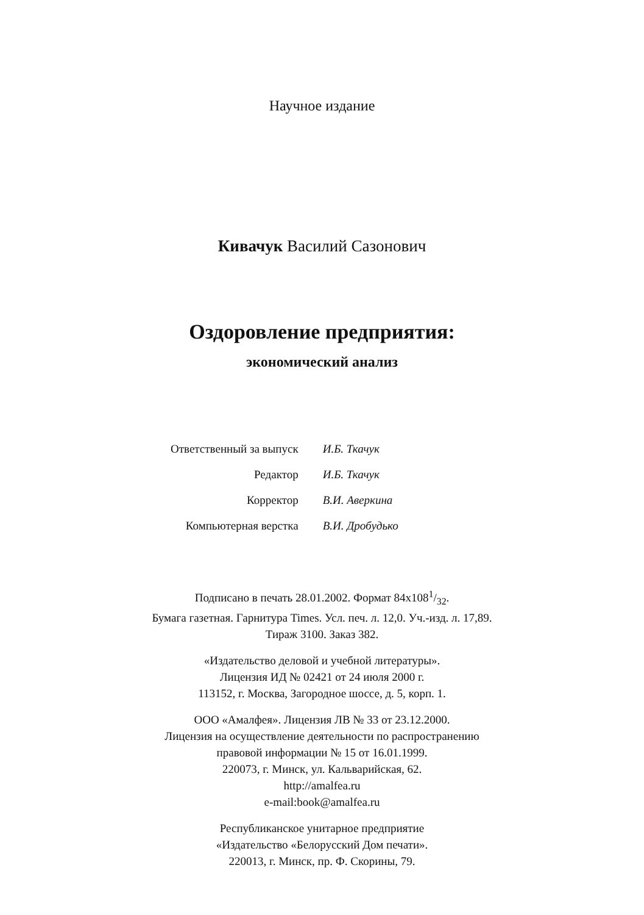Научное издание
Кивачук Василий Сазонович
Оздоровление предприятия:
экономический анализ
| Ответственный за выпуск | И.Б. Ткачук |
| Редактор | И.Б. Ткачук |
| Корректор | В.И. Аверкина |
| Компьютерная верстка | В.И. Дробудько |
Подписано в печать 28.01.2002. Формат 84x1081/32.
Бумага газетная. Гарнитура Times. Усл. печ. л. 12,0. Уч.-изд. л. 17,89.
Тираж 3100. Заказ 382.
«Издательство деловой и учебной литературы».
Лицензия ИД № 02421 от 24 июля 2000 г.
113152, г. Москва, Загородное шоссе, д. 5, корп. 1.
ООО «Амалфея». Лицензия ЛВ № 33 от 23.12.2000.
Лицензия на осуществление деятельности по распространению
правовой информации № 15 от 16.01.1999.
220073, г. Минск, ул. Кальварийская, 62.
http://amalfea.ru
e-mail:book@amalfea.ru
Республиканское унитарное предприятие
«Издательство «Белорусский Дом печати».
220013, г. Минск, пр. Ф. Скорины, 79.